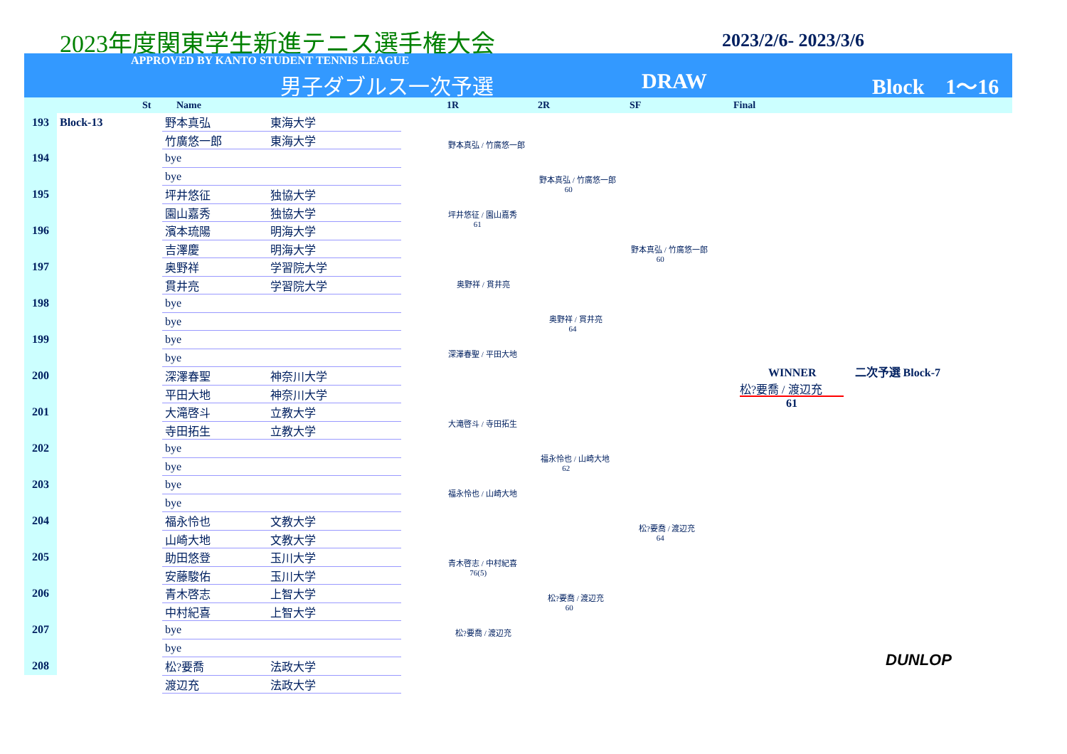2023年度関東学生新進テニス選手権大会
2023/2/6- 2023/3/6
APPROVED BY KANTO STUDENT TENNIS LEAGUE
男子ダブルス一次予選 DRAW Block　1〜16
St Name 1R 2R SF Final
| 193 | Block-13 | 野本真弘 | 東海大学 |
| | | 竹廣悠一郎 | 東海大学 |
| 194 | | bye | |
| | | bye | |
| 195 | | 坪井悠征 | 独協大学 |
| | | 園山嘉秀 | 独協大学 |
| 196 | | 濱本琉陽 | 明海大学 |
| | | 吉澤慶 | 明海大学 |
| 197 | | 奥野祥 | 学習院大学 |
| | | 貫井亮 | 学習院大学 |
| 198 | | bye | |
| | | bye | |
| 199 | | bye | |
| | | bye | |
| 200 | | 深澤春聖 | 神奈川大学 |
| | | 平田大地 | 神奈川大学 |
| 201 | | 大滝啓斗 | 立教大学 |
| | | 寺田拓生 | 立教大学 |
| 202 | | bye | |
| | | bye | |
| 203 | | bye | |
| | | bye | |
| 204 | | 福永怜也 | 文教大学 |
| | | 山崎大地 | 文教大学 |
| 205 | | 助田悠登 | 玉川大学 |
| | | 安藤駿佑 | 玉川大学 |
| 206 | | 青木啓志 | 上智大学 |
| | | 中村紀喜 | 上智大学 |
| 207 | | bye | |
| | | bye | |
| 208 | | 松?要喬 | 法政大学 |
| | | 渡辺充 | 法政大学 |
野本真弘 / 竹廣悠一郎
坪井悠征 / 園山嘉秀
61
奥野祥 / 貫井亮
深澤春聖 / 平田大地
大滝啓斗 / 寺田拓生
福永怜也 / 山崎大地
青木啓志 / 中村紀喜
76(5)
松?要喬 / 渡辺充
野本真弘 / 竹廣悠一郎
60
奥野祥 / 貫井亮
64
福永怜也 / 山崎大地
62
松?要喬 / 渡辺充
60
野本真弘 / 竹廣悠一郎
60
松?要喬 / 渡辺充
64
WINNER 二次予選 Block-7
松?要喬 / 渡辺充
61
DUNLOP